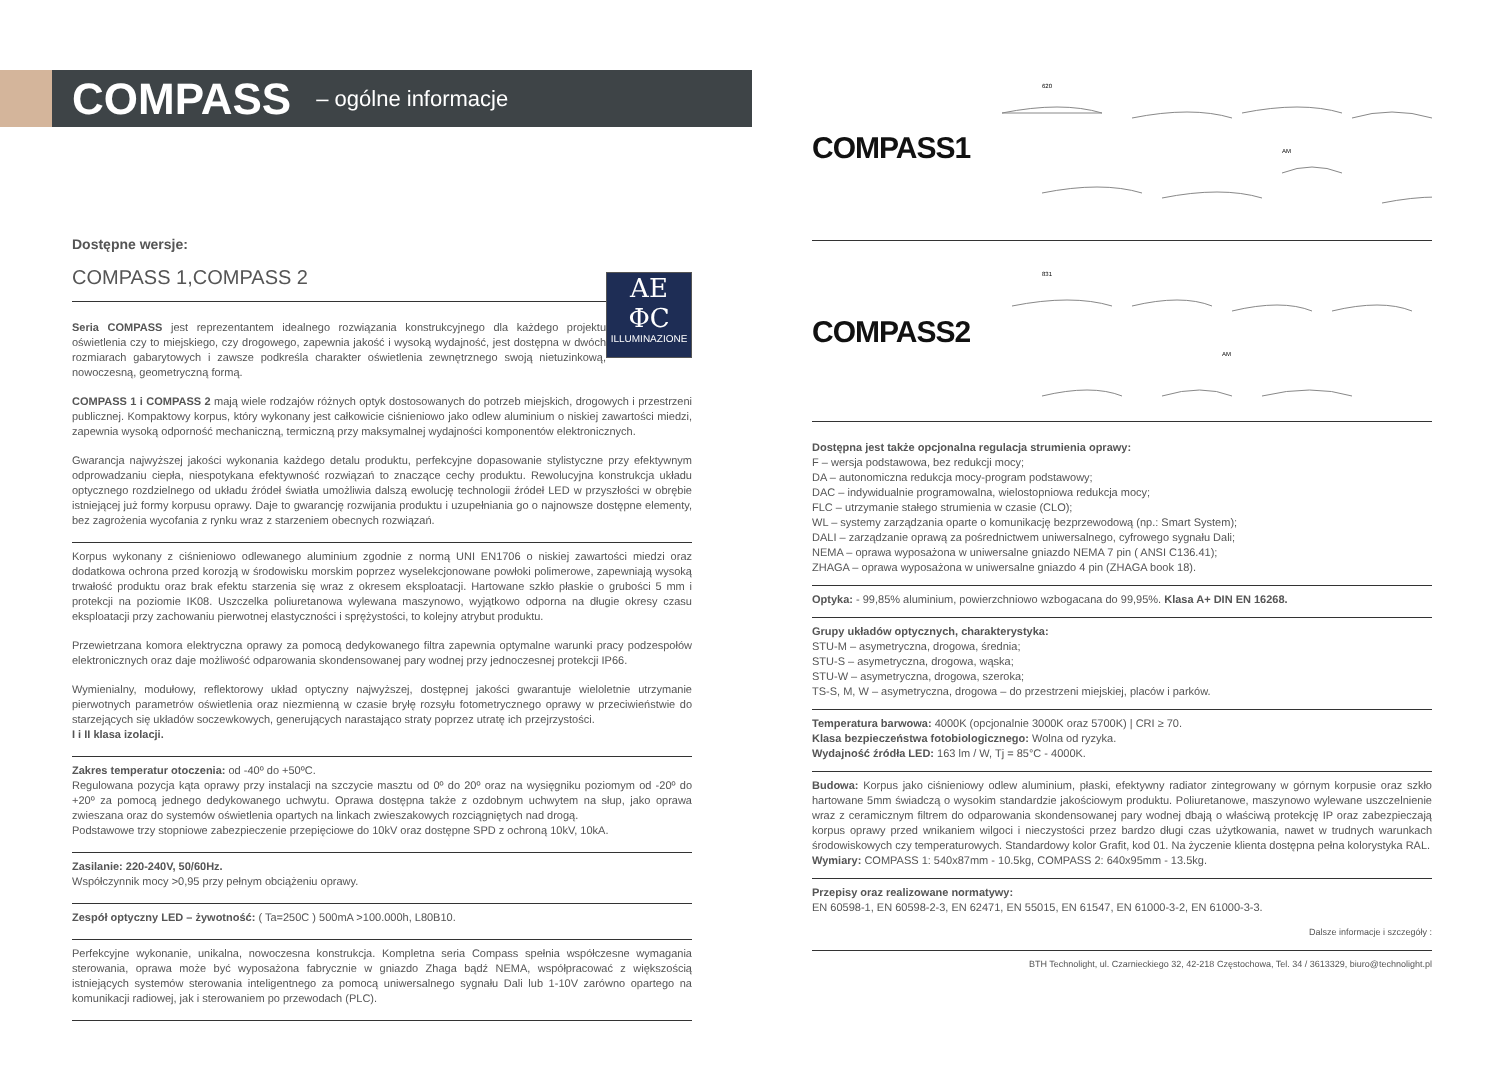COMPASS – ogólne informacje
ΑΕ
ΦC
ILLUMINAZIONE
Dostępne wersje:
COMPASS 1,COMPASS 2
Seria COMPASS jest reprezentantem idealnego rozwiązania konstrukcyjnego dla każdego projektu oświetlenia czy to miejskiego, czy drogowego, zapewnia jakość i wysoką wydajność, jest dostępna w dwóch rozmiarach gabarytowych i zawsze podkreśla charakter oświetlenia zewnętrznego swoją nietuzinkową, nowoczesną, geometryczną formą.
COMPASS 1 i COMPASS 2 mają wiele rodzajów różnych optyk dostosowanych do potrzeb miejskich, drogowych i przestrzeni publicznej. Kompaktowy korpus, który wykonany jest całkowicie ciśnieniowo jako odlew aluminium o niskiej zawartości miedzi, zapewnia wysoką odporność mechaniczną, termiczną przy maksymalnej wydajności komponentów elektronicznych.
Gwarancja najwyższej jakości wykonania każdego detalu produktu, perfekcyjne dopasowanie stylistyczne przy efektywnym odprowadzaniu ciepła, niespotykana efektywność rozwiązań to znaczące cechy produktu. Rewolucyjna konstrukcja układu optycznego rozdzielnego od układu źródeł światła umożliwia dalszą ewolucję technologii źródeł LED w przyszłości w obrębie istniejącej już formy korpusu oprawy. Daje to gwarancję rozwijania produktu i uzupełniania go o najnowsze dostępne elementy, bez zagrożenia wycofania z rynku wraz z starzeniem obecnych rozwiązań.
Korpus wykonany z ciśnieniowo odlewanego aluminium zgodnie z normą UNI EN1706 o niskiej zawartości miedzi oraz dodatkowa ochrona przed korozją w środowisku morskim poprzez wyselekcjonowane powłoki polimerowe, zapewniają wysoką trwałość produktu oraz brak efektu starzenia się wraz z okresem eksploatacji. Hartowane szkło płaskie o grubości 5 mm i protekcji na poziomie IK08. Uszczelka poliuretanowa wylewana maszynowo, wyjątkowo odporna na długie okresy czasu eksploatacji przy zachowaniu pierwotnej elastyczności i sprężystości, to kolejny atrybut produktu.
Przewietrzana komora elektryczna oprawy za pomocą dedykowanego filtra zapewnia optymalne warunki pracy podzespołów elektronicznych oraz daje możliwość odparowania skondensowanej pary wodnej przy jednoczesnej protekcji IP66.
Wymienialny, modułowy, reflektorowy układ optyczny najwyższej, dostępnej jakości gwarantuje wieloletnie utrzymanie pierwotnych parametrów oświetlenia oraz niezmienną w czasie bryłę rozsyłu fotometrycznego oprawy w przeciwieństwie do starzejących się układów soczewkowych, generujących narastająco straty poprzez utratę ich przejrzystości.
I i II klasa izolacji.
Zakres temperatur otoczenia: od -40º do +50ºC.
Regulowana pozycja kąta oprawy przy instalacji na szczycie masztu od 0º do 20º oraz na wysięgniku poziomym od -20º do +20º za pomocą jednego dedykowanego uchwytu. Oprawa dostępna także z ozdobnym uchwytem na słup, jako oprawa zwieszana oraz do systemów oświetlenia opartych na linkach zwieszakowych rozciągniętych nad drogą.
Podstawowe trzy stopniowe zabezpieczenie przepięciowe do 10kV oraz dostępne SPD z ochroną 10kV, 10kA.
Zasilanie: 220-240V, 50/60Hz.
Współczynnik mocy >0,95 przy pełnym obciążeniu oprawy.
Zespół optyczny LED – żywotność: ( Ta=250C ) 500mA >100.000h, L80B10.
Perfekcyjne wykonanie, unikalna, nowoczesna konstrukcja. Kompletna seria Compass spełnia współczesne wymagania sterowania, oprawa może być wyposażona fabrycznie w gniazdo Zhaga bądź NEMA, współpracować z większością istniejących systemów sterowania inteligentnego za pomocą uniwersalnego sygnału Dali lub 1-10V zarówno opartego na komunikacji radiowej, jak i sterowaniem po przewodach (PLC).
COMPASS1
620
AM
COMPASS2
831
AM
Dostępna jest także opcjonalna regulacja strumienia oprawy:
F – wersja podstawowa, bez redukcji mocy;
DA – autonomiczna redukcja mocy-program podstawowy;
DAC – indywidualnie programowalna, wielostopniowa redukcja mocy;
FLC – utrzymanie stałego strumienia w czasie (CLO);
WL – systemy zarządzania oparte o komunikację bezprzewodową (np.: Smart System);
DALI – zarządzanie oprawą za pośrednictwem uniwersalnego, cyfrowego sygnału Dali;
NEMA – oprawa wyposażona w uniwersalne gniazdo NEMA 7 pin ( ANSI C136.41);
ZHAGA – oprawa wyposażona w uniwersalne gniazdo 4 pin (ZHAGA book 18).
Optyka: - 99,85% aluminium, powierzchniowo wzbogacana do 99,95%. Klasa A+ DIN EN 16268.
Grupy układów optycznych, charakterystyka:
STU-M – asymetryczna, drogowa, średnia;
STU-S – asymetryczna, drogowa, wąska;
STU-W – asymetryczna, drogowa, szeroka;
TS-S, M, W – asymetryczna, drogowa – do przestrzeni miejskiej, placów i parków.
Temperatura barwowa: 4000K (opcjonalnie 3000K oraz 5700K) | CRI ≥ 70.
Klasa bezpieczeństwa fotobiologicznego: Wolna od ryzyka.
Wydajność źródła LED: 163 lm / W, Tj = 85°C - 4000K.
Budowa: Korpus jako ciśnieniowy odlew aluminium, płaski, efektywny radiator zintegrowany w górnym korpusie oraz szkło hartowane 5mm świadczą o wysokim standardzie jakościowym produktu. Poliuretanowe, maszynowo wylewane uszczelnienie wraz z ceramicznym filtrem do odparowania skondensowanej pary wodnej dbają o właściwą protekcję IP oraz zabezpieczają korpus oprawy przed wnikaniem wilgoci i nieczystości przez bardzo długi czas użytkowania, nawet w trudnych warunkach środowiskowych czy temperaturowych. Standardowy kolor Grafit, kod 01. Na życzenie klienta dostępna pełna kolorystyka RAL.
Wymiary: COMPASS 1: 540x87mm - 10.5kg, COMPASS 2: 640x95mm - 13.5kg.
Przepisy oraz realizowane normatywy:
EN 60598-1, EN 60598-2-3, EN 62471, EN 55015, EN 61547, EN 61000-3-2, EN 61000-3-3.
Dalsze informacje i szczegóły :
BTH Technolight, ul. Czarnieckiego 32, 42-218 Częstochowa, Tel. 34 / 3613329, biuro@technolight.pl